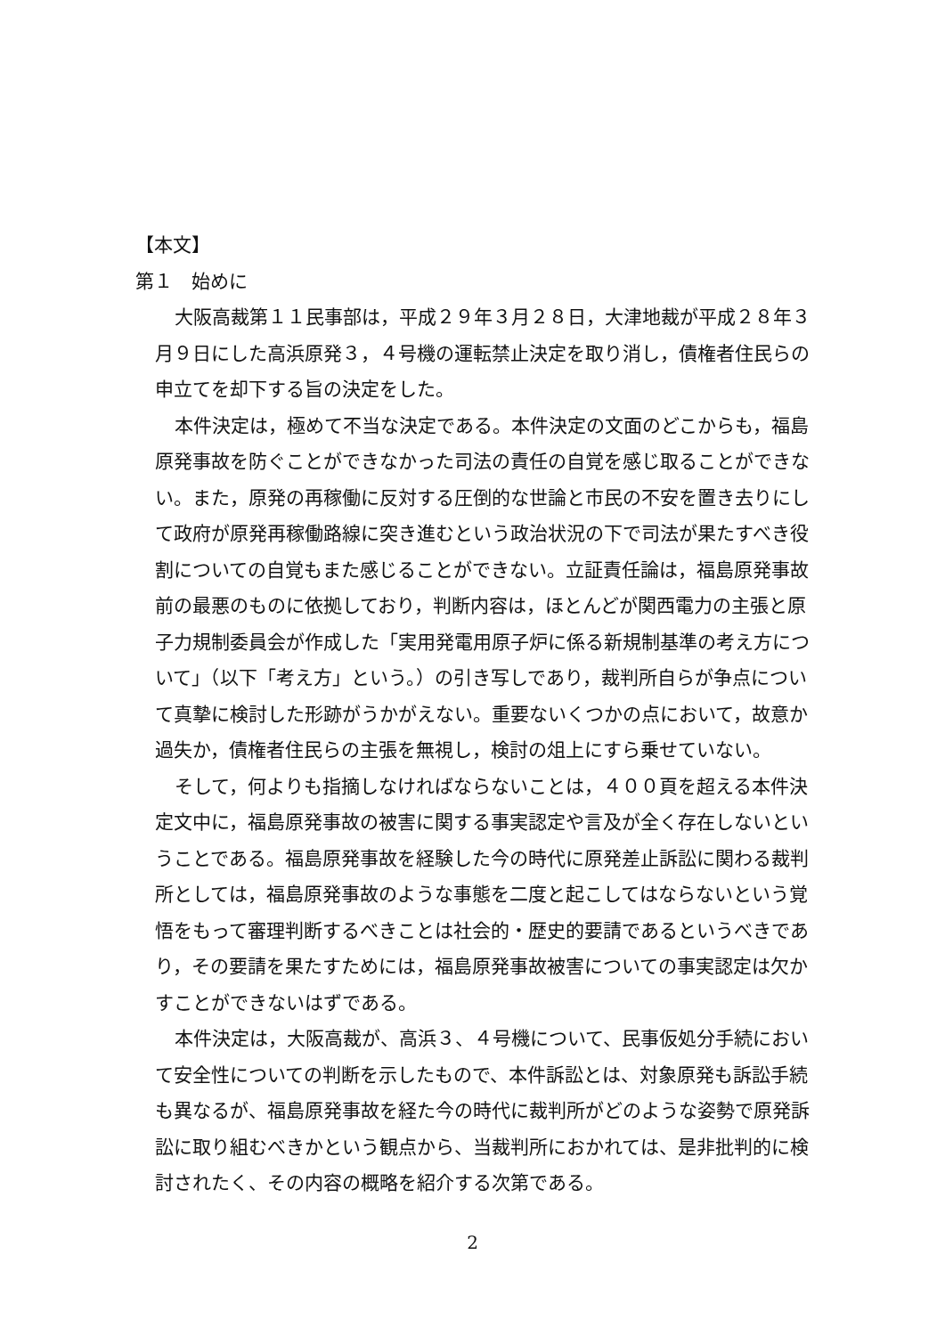【本文】
第１　始めに
大阪高裁第１１民事部は，平成２９年３月２８日，大津地裁が平成２８年３月９日にした高浜原発３，４号機の運転禁止決定を取り消し，債権者住民らの申立てを却下する旨の決定をした。
本件決定は，極めて不当な決定である。本件決定の文面のどこからも，福島原発事故を防ぐことができなかった司法の責任の自覚を感じ取ることができない。また，原発の再稼働に反対する圧倒的な世論と市民の不安を置き去りにして政府が原発再稼働路線に突き進むという政治状況の下で司法が果たすべき役割についての自覚もまた感じることができない。立証責任論は，福島原発事故前の最悪のものに依拠しており，判断内容は，ほとんどが関西電力の主張と原子力規制委員会が作成した「実用発電用原子炉に係る新規制基準の考え方について」（以下「考え方」という。）の引き写しであり，裁判所自らが争点について真摯に検討した形跡がうかがえない。重要ないくつかの点において，故意か過失か，債権者住民らの主張を無視し，検討の俎上にすら乗せていない。
そして，何よりも指摘しなければならないことは，４００頁を超える本件決定文中に，福島原発事故の被害に関する事実認定や言及が全く存在しないということである。福島原発事故を経験した今の時代に原発差止訴訟に関わる裁判所としては，福島原発事故のような事態を二度と起こしてはならないという覚悟をもって審理判断するべきことは社会的・歴史的要請であるというべきであり，その要請を果たすためには，福島原発事故被害についての事実認定は欠かすことができないはずである。
本件決定は，大阪高裁が、高浜３、４号機について、民事仮処分手続において安全性についての判断を示したもので、本件訴訟とは、対象原発も訴訟手続も異なるが、福島原発事故を経た今の時代に裁判所がどのような姿勢で原発訴訟に取り組むべきかという観点から、当裁判所におかれては、是非批判的に検討されたく、その内容の概略を紹介する次第である。
2